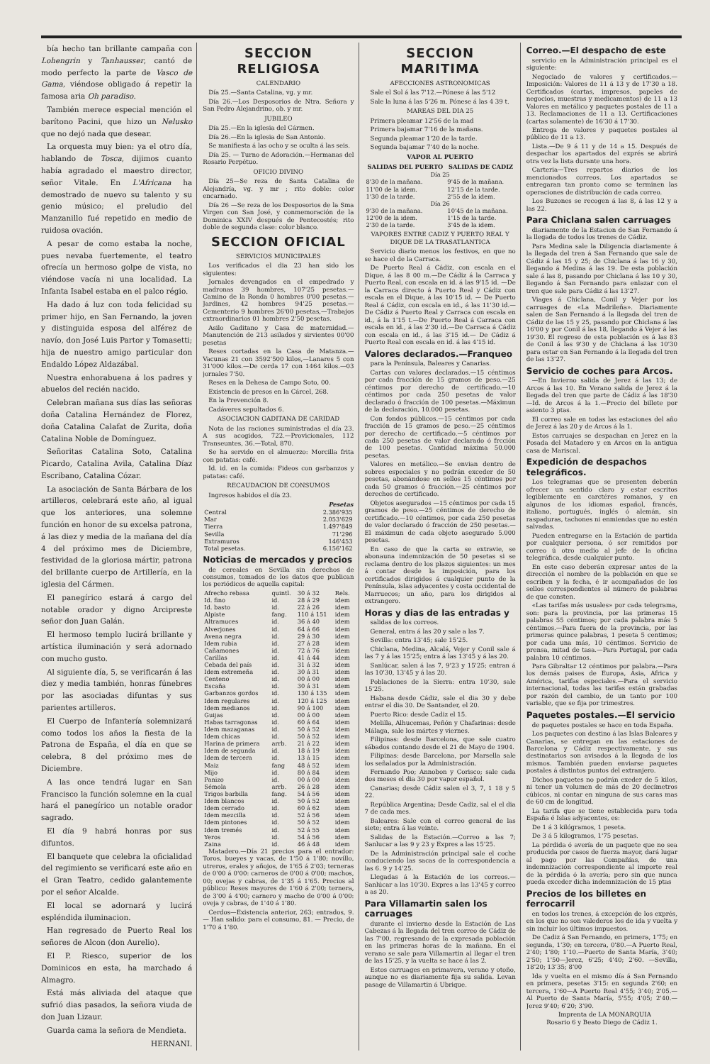bía hecho tan brillante campaña con Lohengrin y Tanhausser, cantó de modo perfecto la parte de Vasco de Gama, viéndose obligado á repetir la famosa aria Oh paradiso.
También merece especial mención el barítono Pacini, que hizo un Nelusko que no dejó nada que desear.
La orquesta muy bien: ya el otro día, hablando de Tosca, dijimos cuanto había agradado el maestro director, señor Vitale. En L'Africana ha demostrado de nuevo su talento y su genio músico; el preludio del Manzanillo fué repetido en medio de ruidosa ovación.
A pesar de como estaba la noche, pues nevaba fuertemente, el teatro ofrecía un hermoso golpe de vista, no viéndose vacía ni una localidad. La Infanta Isabel estaba en el palco régio.
Ha dado á luz con toda felicidad su primer hijo, en San Fernando, la joven y distinguida esposa del alférez de navío, don José Luis Partor y Tomasetti; hija de nuestro amigo particular don Endaldo López Aldazábal.
Nuestra enhorabuena á los padres y abuelos del recién nacido.
Celebran mañana sus días las señoras doña Catalina Hernández de Florez, doña Catalina Calafat de Zurita, doña Catalina Noble de Domínguez.
Señoritas Catalina Soto, Catalina Picardo, Catalina Avila, Catalina Díaz Escribano, Catalina Cózar.
La asociación de Santa Bárbara de los artilleros, celebrará este año, al igual que los anteriores, una solemne función en honor de su excelsa patrona, á las diez y media de la mañana del día 4 del próximo mes de Diciembre, festividad de la gloriosa mártir, patrona del brillante cuerpo de Artillería, en la iglesia del Cármen.
El panegírico estará á cargo del notable orador y digno Arcipreste señor don Juan Galán.
El hermoso templo lucirá brillante y artística iluminación y será adornado con mucho gusto.
Al siguiente día, 5, se verificarán á las diez y media también, honras fúnebres por las asociadas difuntas y sus parientes artilleros.
El Cuerpo de Infantería solemnizará como todos los años la fiesta de la Patrona de España, el día en que se celebra, 8 del próximo mes de Diciembre.
A las once tendrá lugar en San Francisco la función solemne en la cual hará el panegírico un notable orador sagrado.
El día 9 habrá honras por sus difuntos.
El banquete que celebra la oficialidad del regimiento se verificará este año en el Gran Teatro, cedido galantemente por el señor Alcalde.
El local se adornará y lucirá espléndida iluminacion.
Han regresado de Puerto Real los señores de Alcon (don Aurelio).
El P. Riesco, superior de los Dominicos en esta, ha marchado á Almagro.
Está más aliviada del ataque que sufrió dias pasados, la señora viuda de don Juan Lizaur.
Guarda cama la señora de Mendieta.
HERNANI.
SECCION RELIGIOSA
CALENDARIO
Día 25.—Santa Catalina, vg. y mr.
Día 26.—Los Desposorios de Ntra. Señora y San Pedro Alejandrino, ob. y mr.
JUBILEO
Día 25.—En la iglesia del Cármen.
Día 26.—En la iglesia de San Antonio.
Se manifiesta á las ocho y se oculta á las seis.
Día 25. — Turno de Adoración.—Hermanas del Rosario Perpétuo.
OFICIO DIVINO
Día 25—Se reza de Santa Catalina de Alejandría, vg. y mr ; rito doble: color encarnado.
Día 26 —Se reza de los Desposorios de la Sma Virgen con San José, y conmemoración de la Dominica XXIV después de Pentecostés; rito doble de segunda clase: color blanco.
SECCION OFICIAL
SERVICIOS MUNICIPALES
Los verificados el dia 23 han sido los siguientes:
Jornales devengados en el empedrado y madronas 39 hombres, 107'25 pesetas.— Camino de la Ronda 0 hombres 0'00 pesetas.—Jardines, 42 hombres 94'25 pesetas.—Cementerio 9 hombres 26'00 pesetas,—Trabajos extraordinarios 01 hombres 2'50 pesetas.
Asilo Gaditano y Casa de maternidad.—Manutención de 213 asilados y sirvientes 00'00 pesetas
Reses cortadas en la Casa de Matanza.—Vacunas 21 con 3592'500 kilos,—Lanares 5 con 31'000 kilos.—De cerda 17 con 1464 kilos.—03 jornales 7'50.
Reses en la Dehesa de Campo Soto, 00.
Existencia de presos en la Cárcel, 268.
En la Prevención 8.
Cadáveres sepultados 6.
ASOCIACION GADITANA DE CARIDAD
Nota de las raciones suministradas el día 23. A sus acogidos, 722.—Provicionales, 112 Transeuntes, 36.—Total, 870.
Se ha servido en el almuerzo: Morcilla frita con patatas: café.
Id. id. en la comida: Fideos con garbanzos y patatas: café.
RECAUDACION DE CONSUMOS
Ingresos habidos el día 23.
| | Pesetas |
| Central | 2.386'935 |
| Mar | 2.053'629 |
| Tierra | 1.497'849 |
| Sevilla | 71'296 |
| Extramuros | 146'453 |
| Total pesetas. | 6.156'162 |
Noticias de mercados y precios
de cereales en Sevilla sin derechos de consumos, tomados de los datos que publican los periódicos de aquella capital:
| Afrecho rebasa | quintl. | 30 á 32 | Rels. |
| Id. fino | id. | 28 á 29 | idem |
| Id. basto | id. | 22 á 26 | idem |
| Alpiste | fang. | 110 á 151 | idem |
| Altramuces | id. | 36 á 40 | idem |
| Alverjones | id. | 64 á 66 | idem |
| Avena negra | id. | 29 á 30 | idem |
| Idem rubia | id. | 27 á 28 | idem |
| Cañamones | id. | 72 á 76 | idem |
| Carillas | id. | 41 á 44 | idem |
| Cebada del país | id. | 31 á 32 | idem |
| Idem extremeña | id. | 30 á 31 | idem |
| Centeno | id. | 00 á 00 | idem |
| Escaña | id. | 30 á 31 | idem |
| Garbanzos gordos | id. | 130 á 135 | idem |
| Idem regulares | id. | 120 á 125 | idem |
| Idem medianos | id. | 90 á 100 | idem |
| Guijas | id. | 00 á 00 | idem |
| Habas tarragonas | id. | 60 á 64 | idem |
| Idem mazaganas | id. | 50 á 52 | idem |
| Idem chicas | id. | 50 á 52 | idem |
| Harina de primera | arrb. | 21 á 22 | idem |
| Idem de segunda | id. | 18 á 19 | idem |
| Idem de tercera | id. | 13 á 15 | idem |
| Maiz | fang | 48 á 52 | idem |
| Mijo | id. | 80 á 84 | idem |
| Panizo | id. | 00 á 00 | idem |
| Sémola | arrb. | 26 á 28 | idem |
| Trigos barbilla | fang. | 54 á 56 | idem |
| Idem blancos | id. | 50 á 52 | idem |
| Idem cerrado | id. | 60 á 62 | idem |
| Idem mezcilla | id. | 52 á 56 | idem |
| Idem pintones | id. | 50 á 52 | idem |
| Idem tremés | id. | 52 á 55 | idem |
| Yeros | id. | 54 á 56 | idem |
| Zaina | id. | 46 á 48 | idem |
Matadero.—Día 21 precios para el entrador: Toros, bueyes y vacas, de 1'50 á 1'80; novillo, utreros, erales y añojos, de 1'65 á 2'03; terneras de 0'00 á 0'00: carneros de 0'00 á 0'00; machos, 00; ovejas y cabras, de 1'35 á 1'65. Precios al público: Reses mayores de 1'60 á 2'00; ternera, de 3'00 á 4'00; carnero y macho de 0'00 á 0'00: oveja y cabras, de 1'40 á 1'80.
Cerdos—Existencia anterior, 263; entrados, 9. — Han salido: para el consumo, 81. — Precio, de 1'70 á 1'80.
SECCION MARITIMA
AFECCIONES ASTRONOMICAS
Sale el Sol á las 7'12.—Pónese á las 5'12
Sale la luna á las 5'26 m. Pónese á las 4 39 t.
MAREAS DEL DIA 25
Primera pleamar 12'56 de la mad
Primera bajamar 7'16 de la mañana.
Segunda pleamar 1'20 de la tarde.
Segunda bajamar 7'40 de la noche.
VAPOR AL PUERTO
| SALIDAS DEL PUERTO | SALIDAS DE CADIZ |
| --- | --- |
| Día 25 | |
| 8'30 de la mañana. | 9'45 de la mañana. |
| 11'00 de la idem. | 12'15 de la tarde. |
| 1'30 de la tarde. | 2'55 de la idem. |
| Día 26 | |
| 9'30 de la mañana. | 10'45 de la mañana. |
| 12'00 de la idem. | 1'15 de la tarde. |
| 2'30 de la tarde. | 3'45 de la idem. |
VAPORES ENTRE CADIZ Y PUERTO REAL Y DIQUE DE LA TRASATLANTICA
Servicio diario menos los festivos, en que no se hace el de la Carraca.
De Puerto Real á Cádiz, con escala en el Dique, á las 8 00 m.—De Cádiz á la Carraca y Puerto Real, con escala en id. á las 9'15 id. —De la Carraca directo á Puerto Real y Cádiz con escala en el Dique, á las 10'15 id. — De Puerto Real á Cádiz, con escala en id., á las 11'30 id.—De Cádiz á Puerto Real y Carraca con escala en id., á la 1'15 t.—De Puerto Real á Carraca con escala en id., á las 2'30 id.—De Carraca á Cádiz con escala en id., á las 3'15 id.— De Cádiz á Puerto Real con escala en id. á las 4'15 id.
Valores declarados.—Franqueo
para la Península, Baleares y Canarias.
Cartas con valores declarados.—15 céntimos por cada fracción de 15 gramos de peso.—25 céntimos por derecho de certificado.—10 céntimos por cada 250 pesetas de valor declarado ó fracción de 100 pesetas.—Máximun de la declaración, 10.000 pesetas.
Con fondos públicos.—15 céntimos por cada fracción de 15 gramos de peso.—25 céntimos por derecho de certificado.—5 céntimos por cada 250 pesetas de valor declarado ó frcción de 100 pesetas. Cantidad máxima 50.000 pesetas.
Valores en metálico.—Se envian dentro de sobres especiales y no podrán exceder de 50 pesetas, abonándose en sellos 15 céntimos por cada 50 gramos ó fracción.—25 céntimos por derechos de certificado.
Objetos asegurados —15 céntimos por cada 15 gramos de peso.—25 céntimos de derecho de certificado.—10 céntimos, por cada 250 pesetas de valor declarado ó fracción de 250 pesetas.—El máximun de cada objeto asegurado 5.000 pesetas.
En caso de que la carta se extravie, se abonaunа indemnización de 50 pesetas si se reclama dentro de los plazos siguientes: un mes á contar desde la imposición, para los certificados dirigidos á cualquier punto de la Península, islas adyacentes y costa occidental de Marruecos; un año, para los dirigidos al extrangero.
Horas y dias de las entradas y
salidas de los correos.
General, entra á las 20 y sale a las 7.
Sevilla: entra 13'45; sale 15'25.
Chiclana, Medina, Alcalá, Vejer y Conil sale á las 7 y á las 15'25; entra á las 13'45 y á las 20.
Sanlúcar, salen á las 7, 9'23 y 15'25; entran á las 10'30, 13'45 y á las 20.
Poblaciones de la Sierra: entra 10'30, sale 15'25.
Habana desde Cádiz, sale el dia 30 y debe entrar el dia 30. De Santander, el 20.
Puerto Rico: desde Cadiz el 15.
Melilla, Alhucemas, Peñón y Chafarinas: desde Málaga, sale los mártes y viernes.
Filipinas: desde Barcelona, que sale cuatro sábados contando desde el 21 de Mayo de 1904.
Filipinas: desde Barcelona, por Marsella sale los señalados por la Administración.
Fernando Poo; Annobon y Corisco; sale cada dos meses el dia 30 por vapor español.
Canarias; desde Cádiz salen el 3, 7, 1 18 y 5 22.
República Argentina; Desde Cadiz, sal el el dia 7 de cada mes.
Baleares: Sale con el correo general de las siete; entra á las veinte.
Salidas de la Estación.—Correo a las 7; Sanlucar a las 9 y 23 y Expres a las 15'25.
De la Administración principal sale el coche conduciendo las sacas de la correspondencia a las 6. 9 y 14'25.
Llegadas á la Estación de los correos.—Sanlúcar a las 10'30. Expres a las 13'45 y correo a as 20.
Para Villamartin salen los carruages
durante el invierno desde la Estación de Las Cabezas á la llegada del tren correo de Cádiz de las 7'00, regresando de la expresada población en las primeras horas de la mañana. En el verano se sale para Villamartin al llegar el tren de las 15'25, y la vuelta se hace á las 2.
Estos carruages en primavera, verano y otoño, aunque no es diariamente fija su salida. Levan pasage de Villamartin á Ubrique.
Correo.—El despacho de este
servicio en la Administración principal es el siguiente:
Negociado de valores y certificados.—Imposición: Valores de 11 á 13 y de 17'30 a 18. Certificados (cartas, impresos, papeles de negocios, muestras y medicamentos) de 11 a 13 Valores en metálico y paquetes postales de 11 a 13. Reclamaciones de 11 a 13. Certificaciones (cartas solamente) de 16'30 á 17'30.
Entrega de valores y paquetes postales al público de 11 a 13.
Lista.—De 9 á 11 y de 14 a 15. Después de despachar los apartados del exprés se abrirá otra vez la lista durante una hora.
Carteria—Tres repartos diarios de los mencionados correos. Los apartados se entregaran tan pronto como se terminen las operaciones de distribución de cada correo.
Los Buzones se recogen á las 8, á las 12 y a las 22.
Para Chiclana salen carruages
diariamente de la Estacion de San Fernando á la llegada de todos los trenes de Cádiz.
Para Medina sale la Diligencia diariamente á la llegada del tren á San Fernando que sale de Cádiz á las 15 y 25; de Chiclana á las 16 y 30, llegando á Medina á las 19. De esta población sale á las 8, pasando por Chiclana á las 10 y 30, llegando á San Fernando para enlazar con el tren que sale para Cádiz á las 13'27.
Viages á Chiclana, Conil y Vejer por los carruages de «La Madrileña». Diariamente salen de San Fernando á la llegada del tren de Cádiz de las 15 y 25, pasando por Chiclana á las 16'00 y por Conil á las 18, llegando á Vejer á las 19'30. El regreso de esta población es á las 83 de Conil á las 9'30 y de Chiclana á las 10'30 para estar en San Fernando á la llegada del tren de las 13'27.
Servicio de coches para Arcos.
—En Invierno salida de Jerez á las 13; de Arcos á las 10. En Verano salida de Jerez á la llegada del tren que parte de Cádiz á las 18'30 —Id. de Arcos á la 1.—Precio del billete por asiento 3 ptas.
El correo sale en todas las estaciones del año de Jerez á las 20 y de Arcos á la 1.
Estos carruajes se despachan en Jerez en la Posada del Matadero y en Arcos en la antigua casa de Mariscal.
Expedición de despachos telegráficos.
Los telegramas que se presenten deberán ofrecer un sentido claro y estar escritos legiblemente en carctéres romanos, y en algunos de los idiomas español, francés, italiano, portugués, inglés ó alemán, sin raspaduras, tachones ni enmiendas que no estén salvadas.
Pueden entregarse en la Estación de partida por cualquier persona, ó ser remitidos por correo ú otro medio al jefe de la oficina telegráfica, desde cualquier punto.
En este caso deberán expresar antes de la dirección el nombre de la población en que se escriben y la fecha, é ir acompañados de los sellos correspondientes al número de palabras de que consten.
«Las tarifas más usuales» por cada telegrama, son: para la provincia, por las primeras 15 palabras 55 céntimos; por cada palabra más 5 céntimos.—Para fuera de la provincia, por las primeras quince palabras, 1 peseta 5 centimos; por cada una más, 10 céntimos. Servicio de prensa, mitad de tasa.—Para Portugal, por cada palabra 10 céntimos.
Para Gibraltar 12 céntimos por palabra.—Para los demás paises de Europa, Asia, Africa y América, tarifas especiales.—Para el servicio internacional, todas las tarifas están grabadas por razón del cambio, de un tanto por 100 variable, que se fija por trimestres.
Paquetes postales.—El servicio
de paquetes postales se hace en toda España.
Los paquetes con destino á las Islas Baleares y Canarias, se entregan en las estaciones de Barcelona y Cádiz respectivamente, y sus destinatarios son avisados á la llegada de los mismos. También pueden enviarse paquetes postales á distintos puntos del extranjero.
Dichos paquetes no podrán exeder de 5 kilos, ni tener un volumen de más de 20 decímetros cúbicos, ni contar en ninguna de sus caras mas de 60 cm de longitud.
La tarifa que se tiene establecida para toda España é Islas adyacentes, es:
De 1 á 3 kilógramos, 1 peseta.
De 3 á 5 kilogramos, 1'75 pesetas.
La pérdida ó avería de un paquete que no sea producida por casos de fuerza mayor, dará lugar al pago por las Compañías, de una indemnización correspondiente al importe real de la pérdida ó la avería; pero sin que nunca pueda exceder dicha indemnización de 15 ptas
Precios de los billetes en ferrocarril
en todos los trenes, á excepción de los exprés, en los que no son valederos los de ida y vuelta y sin incluir los últimos impuestos.
De Cadiz á San Fernando, en primera, 1'75; en segunda, 1'30; en tercera, 0'80.—A Puerto Real, 2'40; 1'80; 1'10.—Puerto de Santa María, 3'40; 2'50; 1'50—Jerez, 6'25; 4'40; 2'60. —Sevilla, 18'20; 13'35; 8'00
Ida y vuelta en el mismo día á San Fernando en primera, pesetas 3'15: en segunda 2'60; en tercera, 1'60—A Puerto Real 4'55; 3'40; 2'05.—Al Puerto de Santa María, 5'55; 4'05; 2'40.—Jerez 9'40; 6'20; 3'90.
Imprenta de LA MONARQUIA
Rosario 6 y Beato Diego de Cádiz 1.